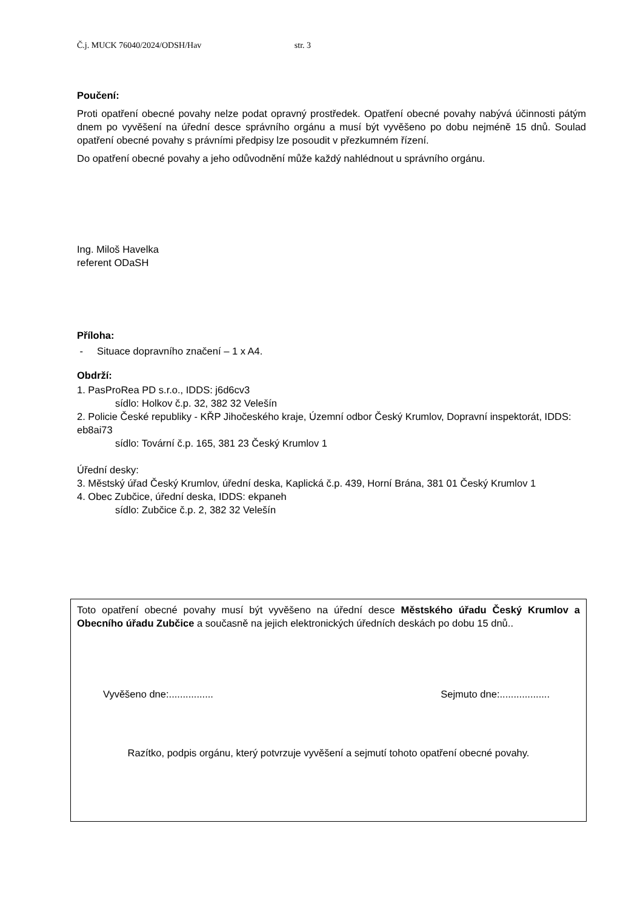Č.j. MUCK 76040/2024/ODSH/Hav str. 3
Poučení:
Proti opatření obecné povahy nelze podat opravný prostředek. Opatření obecné povahy nabývá účinnosti pátým dnem po vyvěšení na úřední desce správního orgánu a musí být vyvěšeno po dobu nejméně 15 dnů. Soulad opatření obecné povahy s právními předpisy lze posoudit v přezkumném řízení.
Do opatření obecné povahy a jeho odůvodnění může každý nahlédnout u správního orgánu.
Ing. Miloš Havelka
referent ODaSH
Příloha:
- Situace dopravního značení – 1 x A4.
Obdrží:
1. PasProRea PD s.r.o., IDDS: j6d6cv3
sídlo: Holkov č.p. 32, 382 32 Velešín
2. Policie České republiky - KŘP Jihočeského kraje, Územní odbor Český Krumlov, Dopravní inspektorát, IDDS: eb8ai73
sídlo: Tovární č.p. 165, 381 23 Český Krumlov 1
Úřední desky:
3. Městský úřad Český Krumlov, úřední deska, Kaplická č.p. 439, Horní Brána, 381 01 Český Krumlov 1
4. Obec Zubčice, úřední deska, IDDS: ekpaneh
sídlo: Zubčice č.p. 2, 382 32 Velešín
Toto opatření obecné povahy musí být vyvěšeno na úřední desce Městského úřadu Český Krumlov a Obecního úřadu Zubčice a současně na jejich elektronických úředních deskách po dobu 15 dnů..
Vyvěšeno dne:................ Sejmuto dne:..................
Razítko, podpis orgánu, který potvrzuje vyvěšení a sejmutí tohoto opatření obecné povahy.